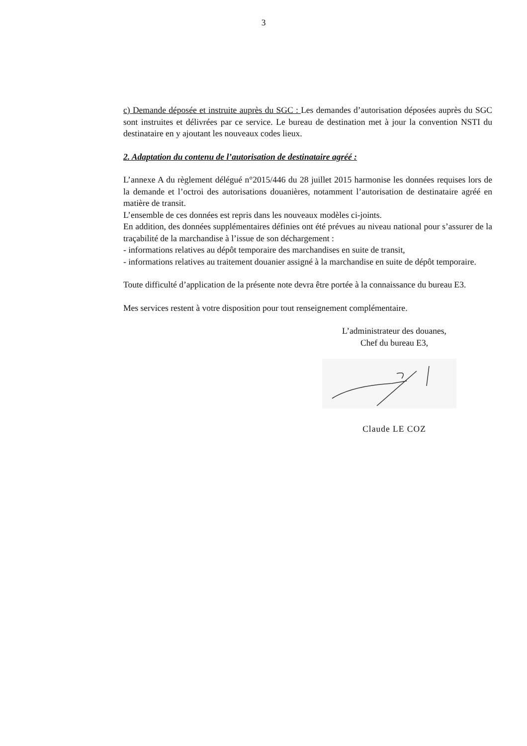3
c) Demande déposée et instruite auprès du SGC : Les demandes d’autorisation déposées auprès du SGC sont instruites et délivrées par ce service. Le bureau de destination met à jour la convention NSTI du destinataire en y ajoutant les nouveaux codes lieux.
2. Adaptation du contenu de l’autorisation de destinataire agréé :
L’annexe A du règlement délégué n°2015/446 du 28 juillet 2015 harmonise les données requises lors de la demande et l’octroi des autorisations douanières, notamment l’autorisation de destinataire agréé en matière de transit.
L’ensemble de ces données est repris dans les nouveaux modèles ci-joints.
En addition, des données supplémentaires définies ont été prévues au niveau national pour s’assurer de la traçabilité de la marchandise à l’issue de son déchargement :
- informations relatives au dépôt temporaire des marchandises en suite de transit,
- informations relatives au traitement douanier assigné à la marchandise en suite de dépôt temporaire.
Toute difficulté d’application de la présente note devra être portée à la connaissance du bureau E3.
Mes services restent à votre disposition pour tout renseignement complémentaire.
L’administrateur des douanes,
Chef du bureau E3,
Claude LE COZ